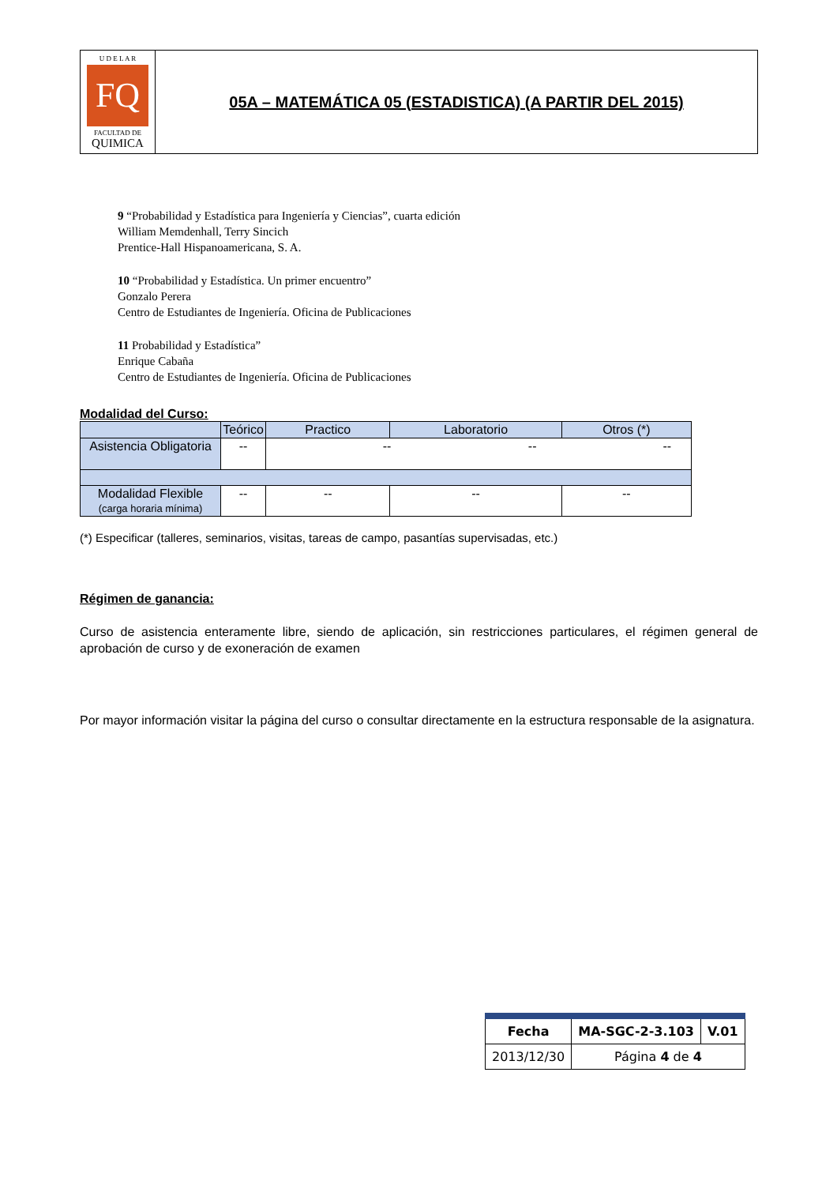U D E L A R
FQ
FACULTAD DE
QUIMICA
05A – MATEMÁTICA 05 (ESTADISTICA) (A PARTIR DEL 2015)
9 “Probabilidad y Estadística para Ingeniería y Ciencias”, cuarta edición
William Memdenhall, Terry Sincich
Prentice-Hall Hispanoamericana, S. A.
10 “Probabilidad y Estadística. Un primer encuentro”
Gonzalo Perera
Centro de Estudiantes de Ingeniería. Oficina de Publicaciones
11 Probabilidad y Estadística”
Enrique Cabaña
Centro de Estudiantes de Ingeniería. Oficina de Publicaciones
Modalidad del Curso:
| | Teórico | Practico | Laboratorio | Otros (*) |
| --- | --- | --- | --- | --- |
| Asistencia Obligatoria | -- | -- -- -- | | |
| Modalidad Flexible (carga horaria mínima) | -- | -- | -- | -- |
(*) Especificar (talleres, seminarios, visitas, tareas de campo, pasantías supervisadas, etc.)
Régimen de ganancia:
Curso de asistencia enteramente libre, siendo de aplicación, sin restricciones particulares, el régimen general de aprobación de curso y de exoneración de examen
Por mayor información visitar la página del curso o consultar directamente en la estructura responsable de la asignatura.
| Fecha | MA-SGC-2-3.103 | V.01 |
| 2013/12/30 | Página 4 de 4 | |